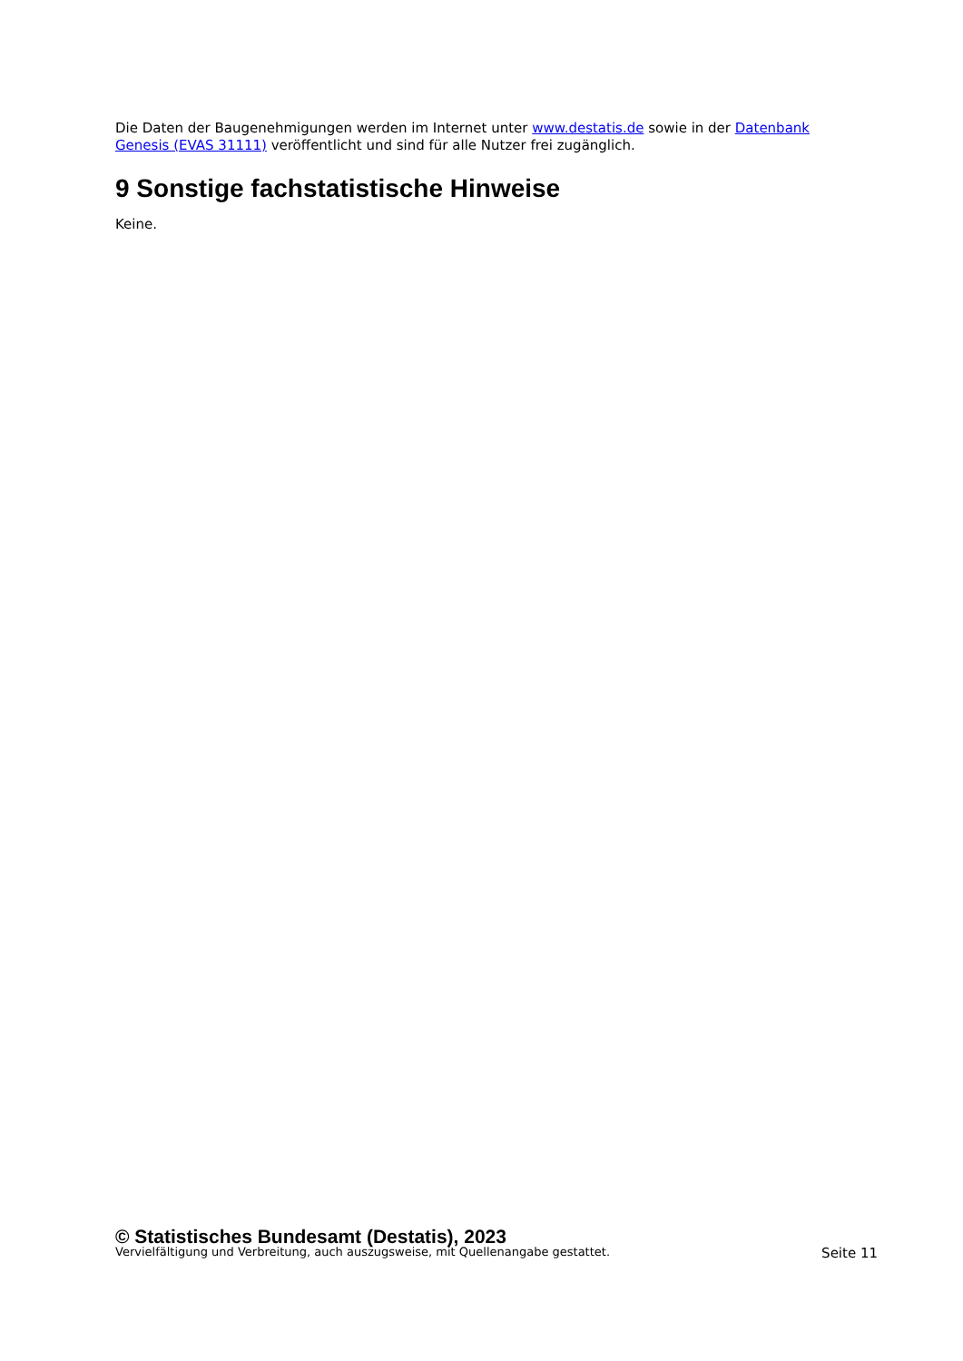Die Daten der Baugenehmigungen werden im Internet unter www.destatis.de sowie in der Datenbank Genesis (EVAS 31111) veröffentlicht und sind für alle Nutzer frei zugänglich.
9 Sonstige fachstatistische Hinweise
Keine.
© Statistisches Bundesamt (Destatis), 2023
Vervielfältigung und Verbreitung, auch auszugsweise, mit Quellenangabe gestattet. Seite 11